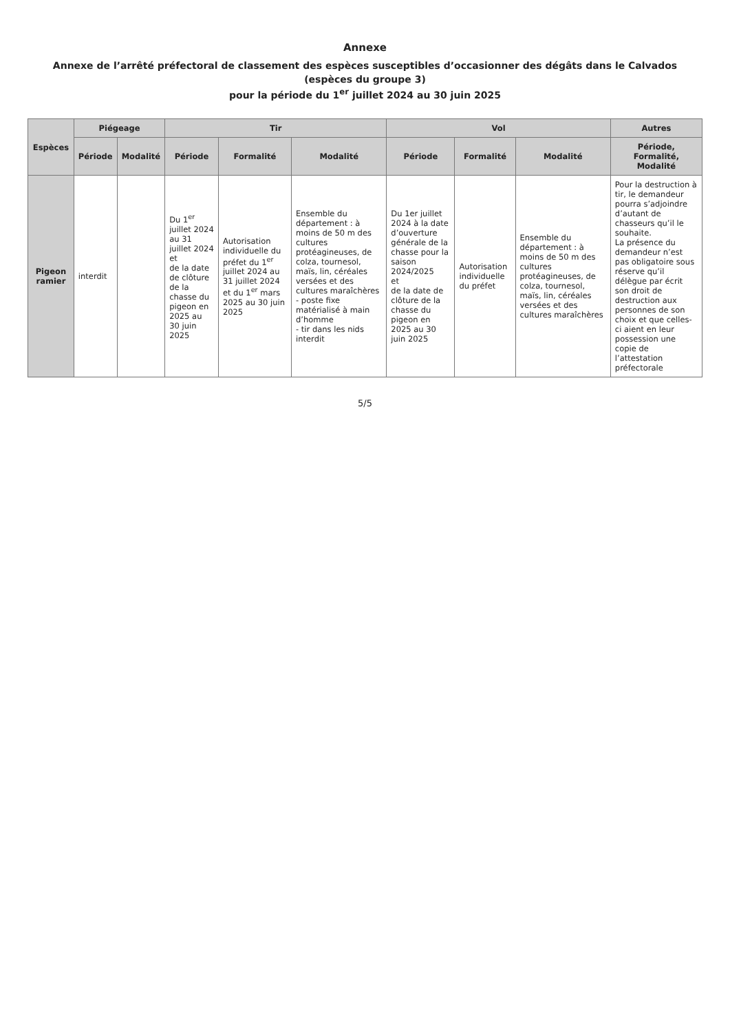Annexe
Annexe de l’arrêté préfectoral de classement des espèces susceptibles d’occasionner des dégâts dans le Calvados (espèces du groupe 3)
pour la période du 1<sup>er</sup> juillet 2024 au 30 juin 2025
| Espèces | Piégeage | | Tir | | | Vol | | | Autres |
| --- | --- | --- | --- | --- | --- | --- | --- | --- | --- |
| | Période | Modalité | Période | Formalité | Modalité | Période | Formalité | Modalité | Période, Formalité, Modalité |
| Pigeon ramier | interdit | | Du 1<sup>er</sup> juillet 2024 au 31 juillet 2024 et de la date de clôture de la chasse du pigeon en 2025 au 30 juin 2025 | Autorisation individuelle du préfet du 1<sup>er</sup> juillet 2024 au 31 juillet 2024 et du 1<sup>er</sup> mars 2025 au 30 juin 2025 | Ensemble du département : à moins de 50 m des cultures protéagineuses, de colza, tournesol, maïs, lin, céréales versées et des cultures maraîchères - poste fixe matérialisé à main d’homme - tir dans les nids interdit | Du 1er juillet 2024 à la date d’ouverture générale de la chasse pour la saison 2024/2025 et de la date de clôture de la chasse du pigeon en 2025 au 30 juin 2025 | Autorisation individuelle du préfet | Ensemble du département : à moins de 50 m des cultures protéagineuses, de colza, tournesol, maïs, lin, céréales versées et des cultures maraîchères | Pour la destruction à tir, le demandeur pourra s’adjoindre d’autant de chasseurs qu’il le souhaite. La présence du demandeur n’est pas obligatoire sous réserve qu’il délègue par écrit son droit de destruction aux personnes de son choix et que celles-ci aient en leur possession une copie de l’attestation préfectorale |
5/5